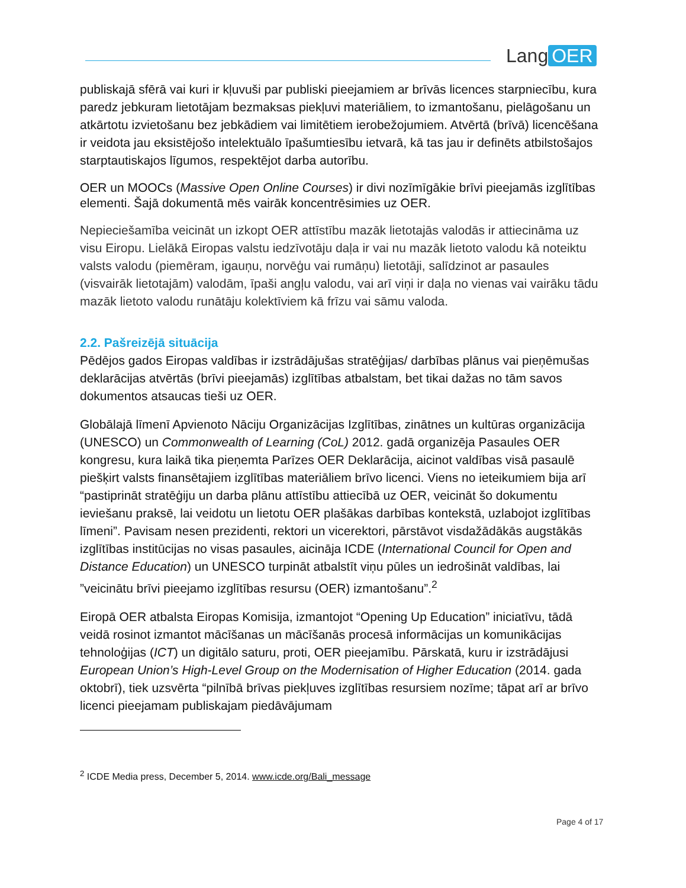Lang OER
publiskajā sfērā vai kuri ir kļuvuši par publiski pieejamiem ar brīvās licences starpniecību, kura paredz jebkuram lietotājam bezmaksas piekļuvi materiāliem, to izmantošanu, pielāgošanu un atkārtotu izvietošanu bez jebkādiem vai limitētiem ierobežojumiem. Atvērtā (brīvā) licencēšana ir veidota jau eksistējošo intelektuālo īpašumtiesību ietvarā, kā tas jau ir definēts atbilstošajos starptautiskajos līgumos, respektējot darba autorību.
OER un MOOCs (Massive Open Online Courses) ir divi nozīmīgākie brīvi pieejamās izglītības elementi. Šajā dokumentā mēs vairāk koncentrēsimies uz OER.
Nepieciešamība veicināt un izkopt OER attīstību mazāk lietotajās valodās ir attiecināma uz visu Eiropu. Lielākā Eiropas valstu iedzīvotāju daļa ir vai nu mazāk lietoto valodu kā noteiktu valsts valodu (piemēram, igauņu, norvēģu vai rumāņu) lietotāji, salīdzinot ar pasaules (visvairāk lietotajām) valodām, īpaši angļu valodu, vai arī viņi ir daļa no vienas vai vairāku tādu mazāk lietoto valodu runātāju kolektīviem kā frīzu vai sāmu valoda.
2.2. Pašreizējā situācija
Pēdējos gados Eiropas valdības ir izstrādājušas stratēģijas/ darbības plānus vai pieņēmušas deklarācijas atvērtās (brīvi pieejamās) izglītības atbalstam, bet tikai dažas no tām savos dokumentos atsaucas tieši uz OER.
Globālajā līmenī Apvienoto Nāciju Organizācijas Izglītības, zinātnes un kultūras organizācija (UNESCO) un Commonwealth of Learning (CoL) 2012. gadā organizēja Pasaules OER kongresu, kura laikā tika pieņemta Parīzes OER Deklarācija, aicinot valdības visā pasaulē piešķirt valsts finansētajiem izglītības materiāliem brīvo licenci. Viens no ieteikumiem bija arī “pastiprināt stratēģiju un darba plānu attīstību attiecībā uz OER, veicināt šo dokumentu ieviešanu praksē, lai veidotu un lietotu OER plašākas darbības kontekstā, uzlabojot izglītības līmeni”. Pavisam nesen prezidenti, rektori un vicerektori, pārstāvot visdažādākās augstākās izglītības institūcijas no visas pasaules, aicināja ICDE (International Council for Open and Distance Education) un UNESCO turpināt atbalstīt viņu pūles un iedrošināt valdības, lai ”veicinātu brīvi pieejamo izglītības resursu (OER) izmantošanu”.<sup>2</sup>
Eiropā OER atbalsta Eiropas Komisija, izmantojot “Opening Up Education” iniciatīvu, tādā veidā rosinot izmantot mācīšanas un mācīšanās procesā informācijas un komunikācijas tehnoloģijas (ICT) un digitālo saturu, proti, OER pieejamību. Pārskatā, kuru ir izstrādājusi European Union’s High-Level Group on the Modernisation of Higher Education (2014. gada oktobrī), tiek uzsvērta “pilnībā brīvas piekļuves izglītības resursiem nozīme; tāpat arī ar brīvo licenci pieejamam publiskajam piedāvājumam
<sup>2</sup> ICDE Media press, December 5, 2014. www.icde.org/Bali_message
Page 4 of 17